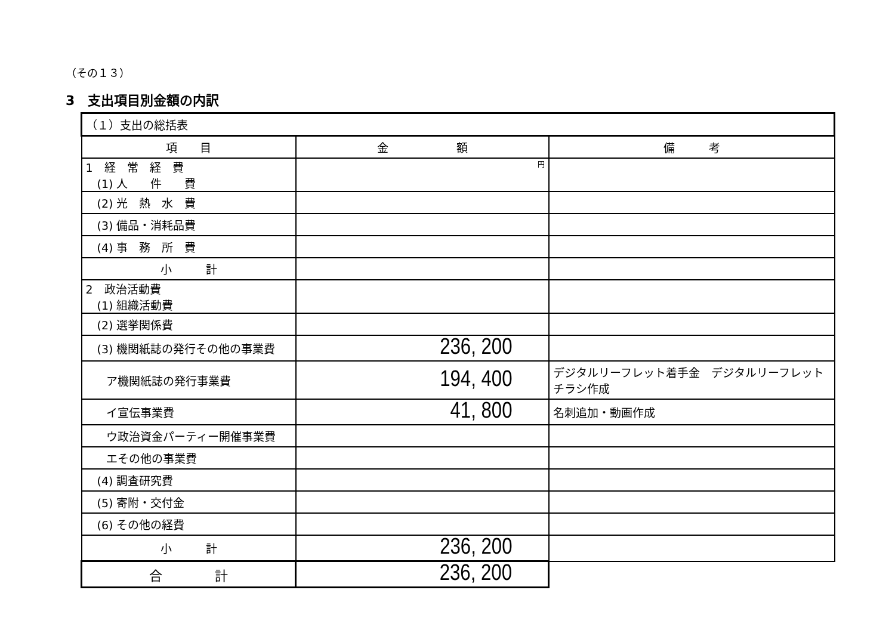（その１３）
3　支出項目別金額の内訳
| （１）支出の総括表 | | |
| 項 目 | 金 額 | 備 考 |
| 1 経 常 経 費 (1) 人 件 費 | 円 | |
| (2) 光 熱 水 費 | | |
| (3) 備品・消耗品費 | | |
| (4) 事 務 所 費 | | |
| 小 計 | | |
| 2 政治活動費 (1) 組織活動費 | | |
| (2) 選挙関係費 | | |
| (3) 機関紙誌の発行その他の事業費 | 236, 200 | |
| ア機関紙誌の発行事業費 | 194, 400 | デジタルリーフレット着手金 デジタルリーフレット チラシ作成 |
| イ宣伝事業費 | 41, 800 | 名刺追加・動画作成 |
| ウ政治資金パーティー開催事業費 | | |
| エその他の事業費 | | |
| (4) 調査研究費 | | |
| (5) 寄附・交付金 | | |
| (6) その他の経費 | | |
| 小 計 | 236, 200 | |
| 合 計 | 236, 200 | |